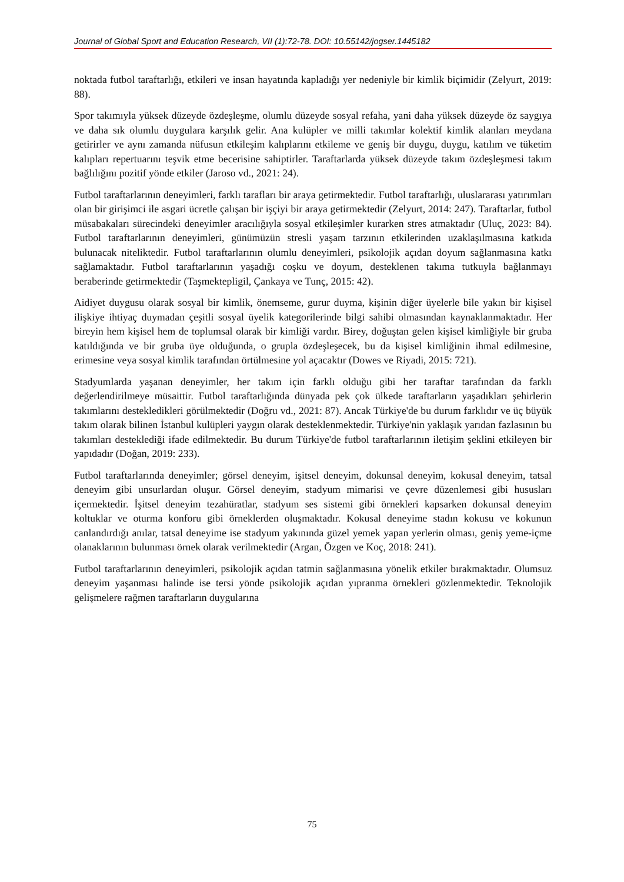Journal of Global Sport and Education Research, VII (1):72-78. DOI: 10.55142/jogser.1445182
noktada futbol taraftarlığı, etkileri ve insan hayatında kapladığı yer nedeniyle bir kimlik biçimidir (Zelyurt, 2019: 88).
Spor takımıyla yüksek düzeyde özdeşleşme, olumlu düzeyde sosyal refaha, yani daha yüksek düzeyde öz saygıya ve daha sık olumlu duygulara karşılık gelir. Ana kulüpler ve milli takımlar kolektif kimlik alanları meydana getirirler ve aynı zamanda nüfusun etkileşim kalıplarını etkileme ve geniş bir duygu, duygu, katılım ve tüketim kalıpları repertuarını teşvik etme becerisine sahiptirler. Taraftarlarda yüksek düzeyde takım özdeşleşmesi takım bağlılığını pozitif yönde etkiler (Jaroso vd., 2021: 24).
Futbol taraftarlarının deneyimleri, farklı tarafları bir araya getirmektedir. Futbol taraftarlığı, uluslararası yatırımları olan bir girişimci ile asgari ücretle çalışan bir işçiyi bir araya getirmektedir (Zelyurt, 2014: 247). Taraftarlar, futbol müsabakaları sürecindeki deneyimler aracılığıyla sosyal etkileşimler kurarken stres atmaktadır (Uluç, 2023: 84). Futbol taraftarlarının deneyimleri, günümüzün stresli yaşam tarzının etkilerinden uzaklaşılmasına katkıda bulunacak niteliktedir. Futbol taraftarlarının olumlu deneyimleri, psikolojik açıdan doyum sağlanmasına katkı sağlamaktadır. Futbol taraftarlarının yaşadığı coşku ve doyum, desteklenen takıma tutkuyla bağlanmayı beraberinde getirmektedir (Taşmektepligil, Çankaya ve Tunç, 2015: 42).
Aidiyet duygusu olarak sosyal bir kimlik, önemseme, gurur duyma, kişinin diğer üyelerle bile yakın bir kişisel ilişkiye ihtiyaç duymadan çeşitli sosyal üyelik kategorilerinde bilgi sahibi olmasından kaynaklanmaktadır. Her bireyin hem kişisel hem de toplumsal olarak bir kimliği vardır. Birey, doğuştan gelen kişisel kimliğiyle bir gruba katıldığında ve bir gruba üye olduğunda, o grupla özdeşleşecek, bu da kişisel kimliğinin ihmal edilmesine, erimesine veya sosyal kimlik tarafından örtülmesine yol açacaktır (Dowes ve Riyadi, 2015: 721).
Stadyumlarda yaşanan deneyimler, her takım için farklı olduğu gibi her taraftar tarafından da farklı değerlendirilmeye müsaittir. Futbol taraftarlığında dünyada pek çok ülkede taraftarların yaşadıkları şehirlerin takımlarını destekledikleri görülmektedir (Doğru vd., 2021: 87). Ancak Türkiye'de bu durum farklıdır ve üç büyük takım olarak bilinen İstanbul kulüpleri yaygın olarak desteklenmektedir. Türkiye'nin yaklaşık yarıdan fazlasının bu takımları desteklediği ifade edilmektedir. Bu durum Türkiye'de futbol taraftarlarının iletişim şeklini etkileyen bir yapıdadır (Doğan, 2019: 233).
Futbol taraftarlarında deneyimler; görsel deneyim, işitsel deneyim, dokunsal deneyim, kokusal deneyim, tatsal deneyim gibi unsurlardan oluşur. Görsel deneyim, stadyum mimarisi ve çevre düzenlemesi gibi hususları içermektedir. İşitsel deneyim tezahüratlar, stadyum ses sistemi gibi örnekleri kapsarken dokunsal deneyim koltuklar ve oturma konforu gibi örneklerden oluşmaktadır. Kokusal deneyime stadın kokusu ve kokunun canlandırdığı anılar, tatsal deneyime ise stadyum yakınında güzel yemek yapan yerlerin olması, geniş yeme-içme olanaklarının bulunması örnek olarak verilmektedir (Argan, Özgen ve Koç, 2018: 241).
Futbol taraftarlarının deneyimleri, psikolojik açıdan tatmin sağlanmasına yönelik etkiler bırakmaktadır. Olumsuz deneyim yaşanması halinde ise tersi yönde psikolojik açıdan yıpranma örnekleri gözlenmektedir. Teknolojik gelişmelere rağmen taraftarların duygularına
75